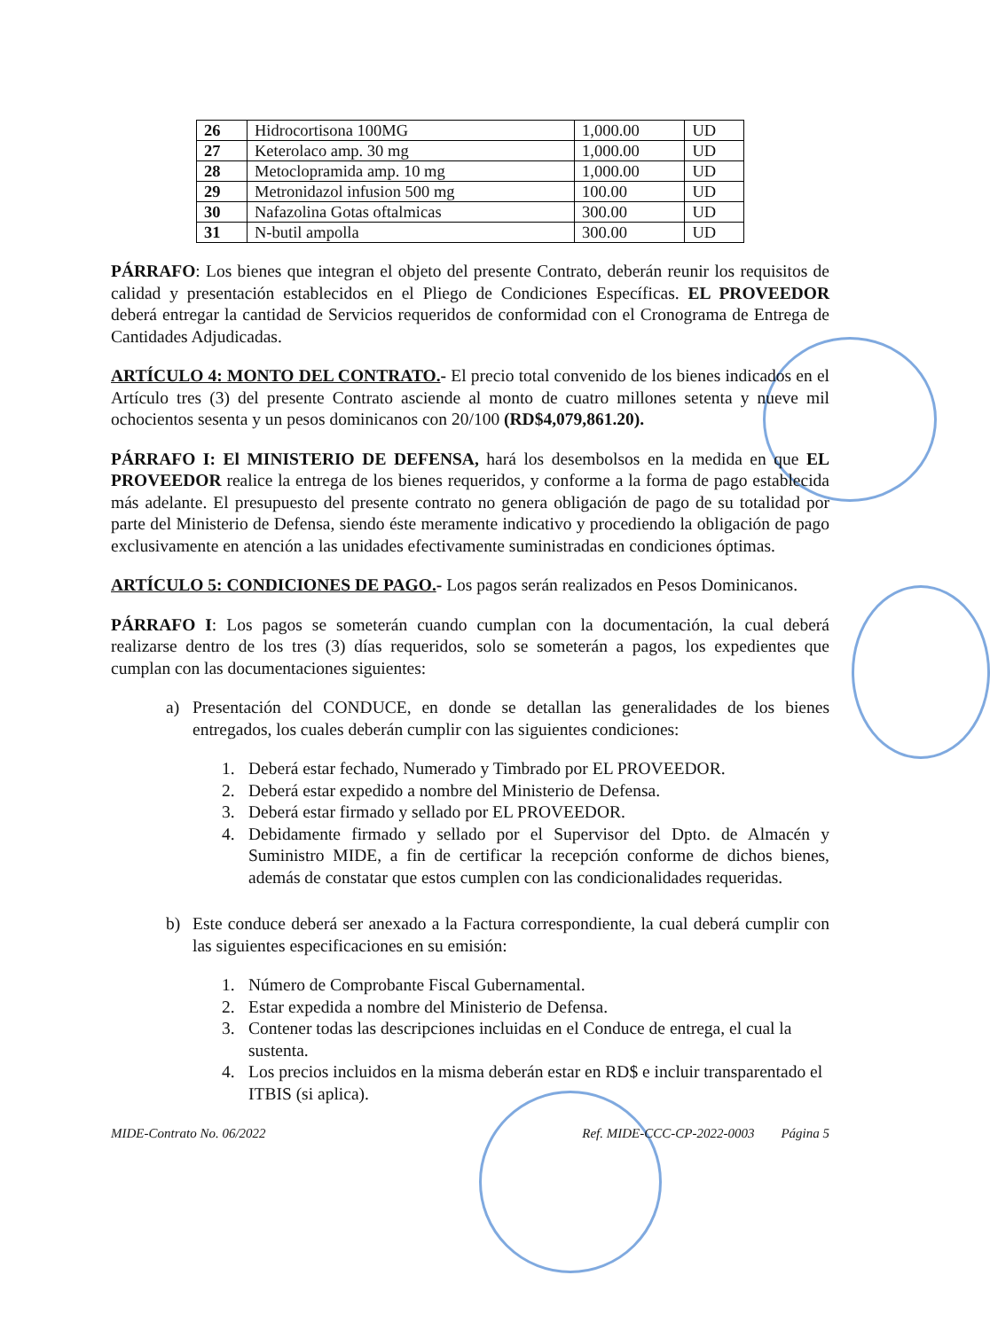| 26 | Hidrocortisona 100MG | 1,000.00 | UD |
| 27 | Keterolaco amp. 30 mg | 1,000.00 | UD |
| 28 | Metoclopramida amp. 10 mg | 1,000.00 | UD |
| 29 | Metronidazol infusion 500 mg | 100.00 | UD |
| 30 | Nafazolina Gotas oftalmicas | 300.00 | UD |
| 31 | N-butil ampolla | 300.00 | UD |
PÁRRAFO: Los bienes que integran el objeto del presente Contrato, deberán reunir los requisitos de calidad y presentación establecidos en el Pliego de Condiciones Específicas. EL PROVEEDOR deberá entregar la cantidad de Servicios requeridos de conformidad con el Cronograma de Entrega de Cantidades Adjudicadas.
ARTÍCULO 4: MONTO DEL CONTRATO.- El precio total convenido de los bienes indicados en el Artículo tres (3) del presente Contrato asciende al monto de cuatro millones setenta y nueve mil ochocientos sesenta y un pesos dominicanos con 20/100 (RD$4,079,861.20).
PÁRRAFO I: El MINISTERIO DE DEFENSA, hará los desembolsos en la medida en que EL PROVEEDOR realice la entrega de los bienes requeridos, y conforme a la forma de pago establecida más adelante. El presupuesto del presente contrato no genera obligación de pago de su totalidad por parte del Ministerio de Defensa, siendo éste meramente indicativo y procediendo la obligación de pago exclusivamente en atención a las unidades efectivamente suministradas en condiciones óptimas.
ARTÍCULO 5: CONDICIONES DE PAGO.- Los pagos serán realizados en Pesos Dominicanos.
PÁRRAFO I: Los pagos se someterán cuando cumplan con la documentación, la cual deberá realizarse dentro de los tres (3) días requeridos, solo se someterán a pagos, los expedientes que cumplan con las documentaciones siguientes:
a) Presentación del CONDUCE, en donde se detallan las generalidades de los bienes entregados, los cuales deberán cumplir con las siguientes condiciones:
1. Deberá estar fechado, Numerado y Timbrado por EL PROVEEDOR.
2. Deberá estar expedido a nombre del Ministerio de Defensa.
3. Deberá estar firmado y sellado por EL PROVEEDOR.
4. Debidamente firmado y sellado por el Supervisor del Dpto. de Almacén y Suministro MIDE, a fin de certificar la recepción conforme de dichos bienes, además de constatar que estos cumplen con las condicionalidades requeridas.
b) Este conduce deberá ser anexado a la Factura correspondiente, la cual deberá cumplir con las siguientes especificaciones en su emisión:
1. Número de Comprobante Fiscal Gubernamental.
2. Estar expedida a nombre del Ministerio de Defensa.
3. Contener todas las descripciones incluidas en el Conduce de entrega, el cual la sustenta.
4. Los precios incluidos en la misma deberán estar en RD$ e incluir transparentado el ITBIS (si aplica).
MIDE-Contrato No. 06/2022 Ref. MIDE-CCC-CP-2022-0003 Página 5